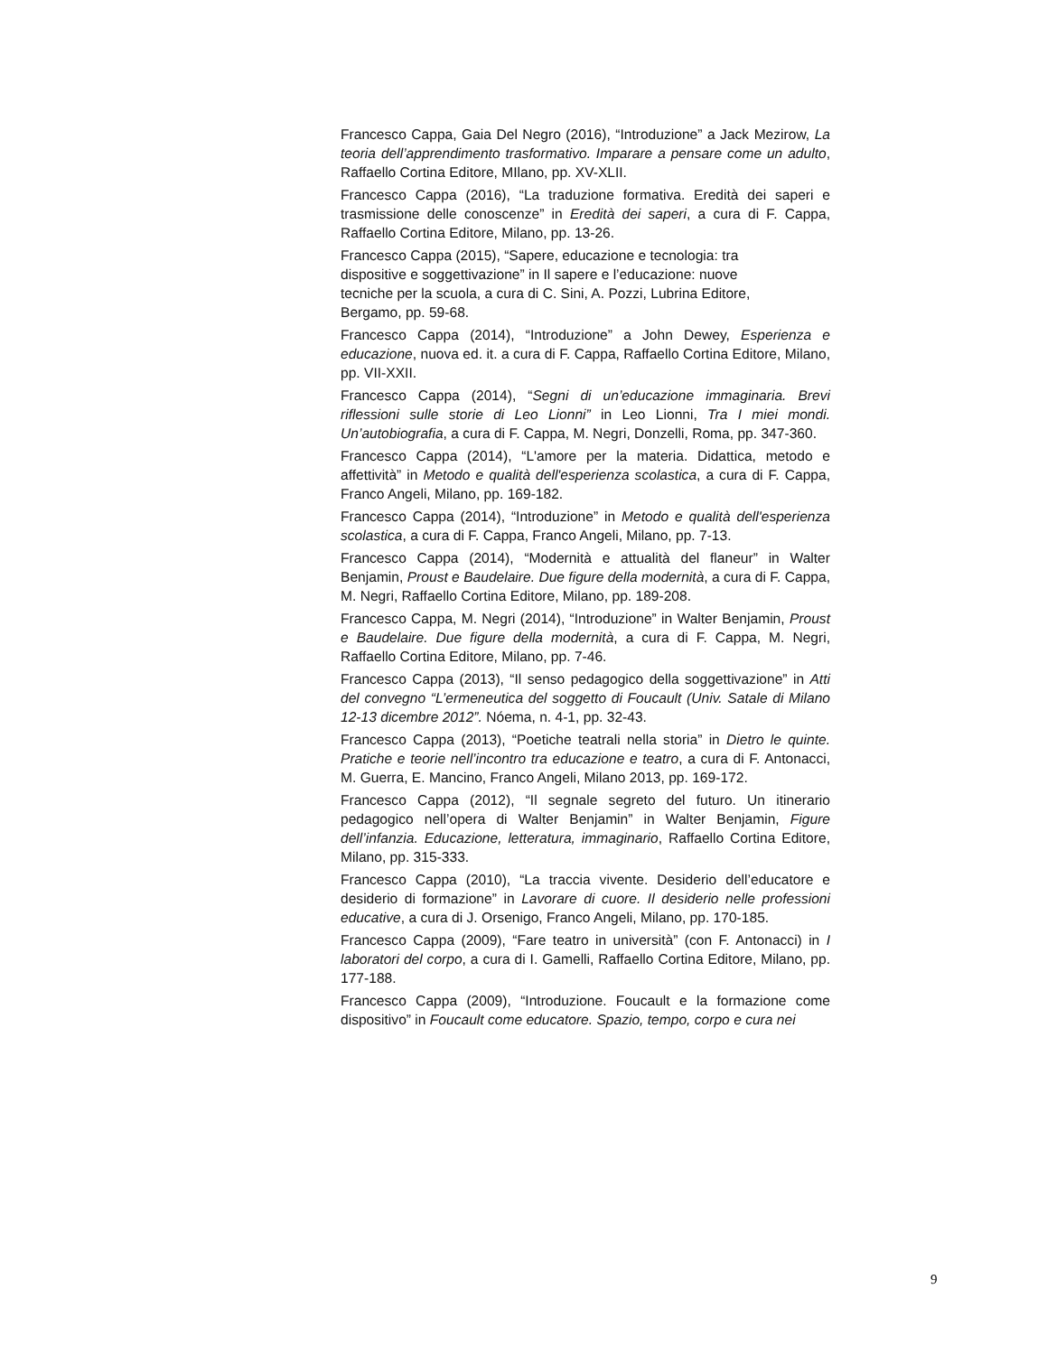Francesco Cappa, Gaia Del Negro (2016), “Introduzione” a Jack Mezirow, La teoria dell’apprendimento trasformativo. Imparare a pensare come un adulto, Raffaello Cortina Editore, MIlano, pp. XV-XLII.
Francesco Cappa (2016), “La traduzione formativa. Eredità dei saperi e trasmissione delle conoscenze” in Eredità dei saperi, a cura di F. Cappa, Raffaello Cortina Editore, Milano, pp. 13-26.
Francesco Cappa (2015), “Sapere, educazione e tecnologia: tra
dispositive e soggettivazione” in Il sapere e l’educazione: nuove
tecniche per la scuola, a cura di C. Sini, A. Pozzi, Lubrina Editore,
Bergamo, pp. 59-68.
Francesco Cappa (2014), “Introduzione” a John Dewey, Esperienza e educazione, nuova ed. it. a cura di F. Cappa, Raffaello Cortina Editore, Milano, pp. VII-XXII.
Francesco Cappa (2014), “Segni di un’educazione immaginaria. Brevi riflessioni sulle storie di Leo Lionni” in Leo Lionni, Tra I miei mondi. Un’autobiografia, a cura di F. Cappa, M. Negri, Donzelli, Roma, pp. 347-360.
Francesco Cappa (2014), “L'amore per la materia. Didattica, metodo e affettività” in Metodo e qualità dell'esperienza scolastica, a cura di F. Cappa, Franco Angeli, Milano, pp. 169-182.
Francesco Cappa (2014), “Introduzione” in Metodo e qualità dell'esperienza scolastica, a cura di F. Cappa, Franco Angeli, Milano, pp. 7-13.
Francesco Cappa (2014), “Modernità e attualità del flaneur” in Walter Benjamin, Proust e Baudelaire. Due figure della modernità, a cura di F. Cappa, M. Negri, Raffaello Cortina Editore, Milano, pp. 189-208.
Francesco Cappa, M. Negri (2014), “Introduzione” in Walter Benjamin, Proust e Baudelaire. Due figure della modernità, a cura di F. Cappa, M. Negri, Raffaello Cortina Editore, Milano, pp. 7-46.
Francesco Cappa (2013), “Il senso pedagogico della soggettivazione” in Atti del convegno “L’ermeneutica del soggetto di Foucault (Univ. Satale di Milano 12-13 dicembre 2012”. Nóema, n. 4-1, pp. 32-43.
Francesco Cappa (2013), “Poetiche teatrali nella storia” in Dietro le quinte. Pratiche e teorie nell’incontro tra educazione e teatro, a cura di F. Antonacci, M. Guerra, E. Mancino, Franco Angeli, Milano 2013, pp. 169-172.
Francesco Cappa (2012), “Il segnale segreto del futuro. Un itinerario pedagogico nell’opera di Walter Benjamin” in Walter Benjamin, Figure dell’infanzia. Educazione, letteratura, immaginario, Raffaello Cortina Editore, Milano, pp. 315-333.
Francesco Cappa (2010), “La traccia vivente. Desiderio dell’educatore e desiderio di formazione” in Lavorare di cuore. Il desiderio nelle professioni educative, a cura di J. Orsenigo, Franco Angeli, Milano, pp. 170-185.
Francesco Cappa (2009), “Fare teatro in università” (con F. Antonacci) in I laboratori del corpo, a cura di I. Gamelli, Raffaello Cortina Editore, Milano, pp. 177-188.
Francesco Cappa (2009), “Introduzione. Foucault e la formazione come dispositivo” in Foucault come educatore. Spazio, tempo, corpo e cura nei
9